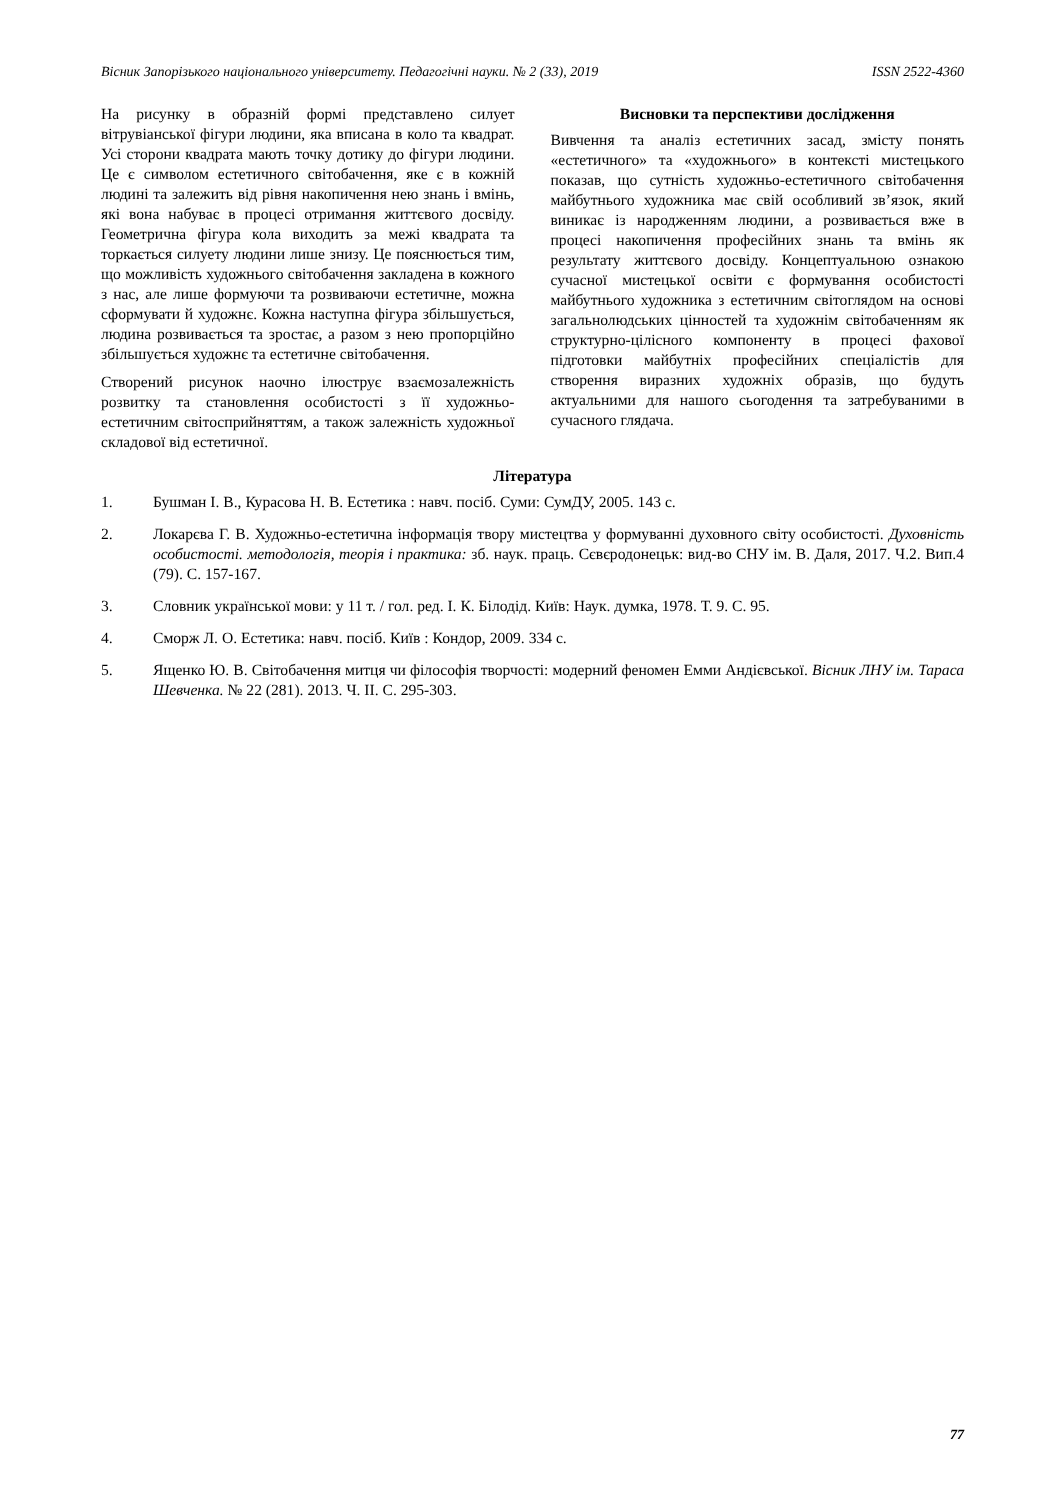Вісник Запорізького національного університету. Педагогічні науки. № 2 (33), 2019 ISSN 2522-4360
На рисунку в образній формі представлено силует вітрувіанської фігури людини, яка вписана в коло та квадрат. Усі сторони квадрата мають точку дотику до фігури людини. Це є символом естетичного світобачення, яке є в кожній людині та залежить від рівня накопичення нею знань і вмінь, які вона набуває в процесі отримання життєвого досвіду. Геометрична фігура кола виходить за межі квадрата та торкається силуету людини лише знизу. Це пояснюється тим, що можливість художнього світобачення закладена в кожного з нас, але лише формуючи та розвиваючи естетичне, можна сформувати й художнє. Кожна наступна фігура збільшується, людина розвивається та зростає, а разом з нею пропорційно збільшується художнє та естетичне світобачення.
Створений рисунок наочно ілюструє взаємозалежність розвитку та становлення особистості з її художньо-естетичним світосприйняттям, а також залежність художньої складової від естетичної.
Висновки та перспективи дослідження
Вивчення та аналіз естетичних засад, змісту понять «естетичного» та «художнього» в контексті мистецького показав, що сутність художньо-естетичного світобачення майбутнього художника має свій особливий зв’язок, який виникає із народженням людини, а розвивається вже в процесі накопичення професійних знань та вмінь як результату життєвого досвіду. Концептуальною ознакою сучасної мистецької освіти є формування особистості майбутнього художника з естетичним світоглядом на основі загальнолюдських цінностей та художнім світобаченням як структурно-цілісного компоненту в процесі фахової підготовки майбутніх професійних спеціалістів для створення виразних художніх образів, що будуть актуальними для нашого сьогодення та затребуваними в сучасного глядача.
Література
1. Бушман І. В., Курасова Н. В. Естетика : навч. посіб. Суми: СумДУ, 2005. 143 с.
2. Локарєва Г. В. Художньо-естетична інформація твору мистецтва у формуванні духовного світу особистості. Духовність особистості. методологія, теорія і практика: зб. наук. праць. Сєвєродонецьк: вид-во СНУ ім. В. Даля, 2017. Ч.2. Вип.4 (79). С. 157-167.
3. Словник української мови: у 11 т. / гол. ред. І. К. Білодід. Київ: Наук. думка, 1978. Т. 9. С. 95.
4. Сморж Л. О. Естетика: навч. посіб. Київ : Кондор, 2009. 334 с.
5. Ященко Ю. В. Світобачення митця чи філософія творчості: модерний феномен Емми Андієвської. Вісник ЛНУ ім. Тараса Шевченка. № 22 (281). 2013. Ч. II. С. 295-303.
77